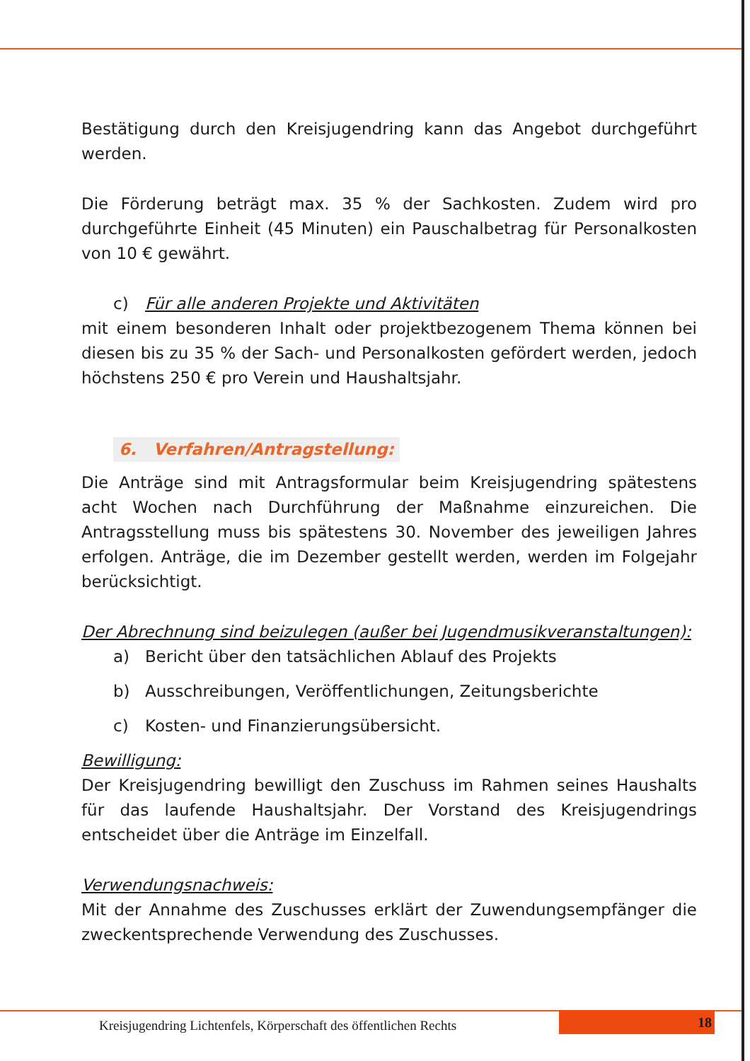Bestätigung durch den Kreisjugendring kann das Angebot durchgeführt werden.
Die Förderung beträgt max. 35 % der Sachkosten. Zudem wird pro durchgeführte Einheit (45 Minuten) ein Pauschalbetrag für Personalkosten von 10 € gewährt.
c) Für alle anderen Projekte und Aktivitäten
mit einem besonderen Inhalt oder projektbezogenem Thema können bei diesen bis zu 35 % der Sach- und Personalkosten gefördert werden, jedoch höchstens 250 € pro Verein und Haushaltsjahr.
6. Verfahren/Antragstellung:
Die Anträge sind mit Antragsformular beim Kreisjugendring spätestens acht Wochen nach Durchführung der Maßnahme einzureichen. Die Antragsstellung muss bis spätestens 30. November des jeweiligen Jahres erfolgen. Anträge, die im Dezember gestellt werden, werden im Folgejahr berücksichtigt.
Der Abrechnung sind beizulegen (außer bei Jugendmusikveranstaltungen):
a) Bericht über den tatsächlichen Ablauf des Projekts
b) Ausschreibungen, Veröffentlichungen, Zeitungsberichte
c) Kosten- und Finanzierungsübersicht.
Bewilligung:
Der Kreisjugendring bewilligt den Zuschuss im Rahmen seines Haushalts für das laufende Haushaltsjahr. Der Vorstand des Kreisjugendrings entscheidet über die Anträge im Einzelfall.
Verwendungsnachweis:
Mit der Annahme des Zuschusses erklärt der Zuwendungsempfänger die zweckentsprechende Verwendung des Zuschusses.
Kreisjugendring Lichtenfels, Körperschaft des öffentlichen Rechts
18